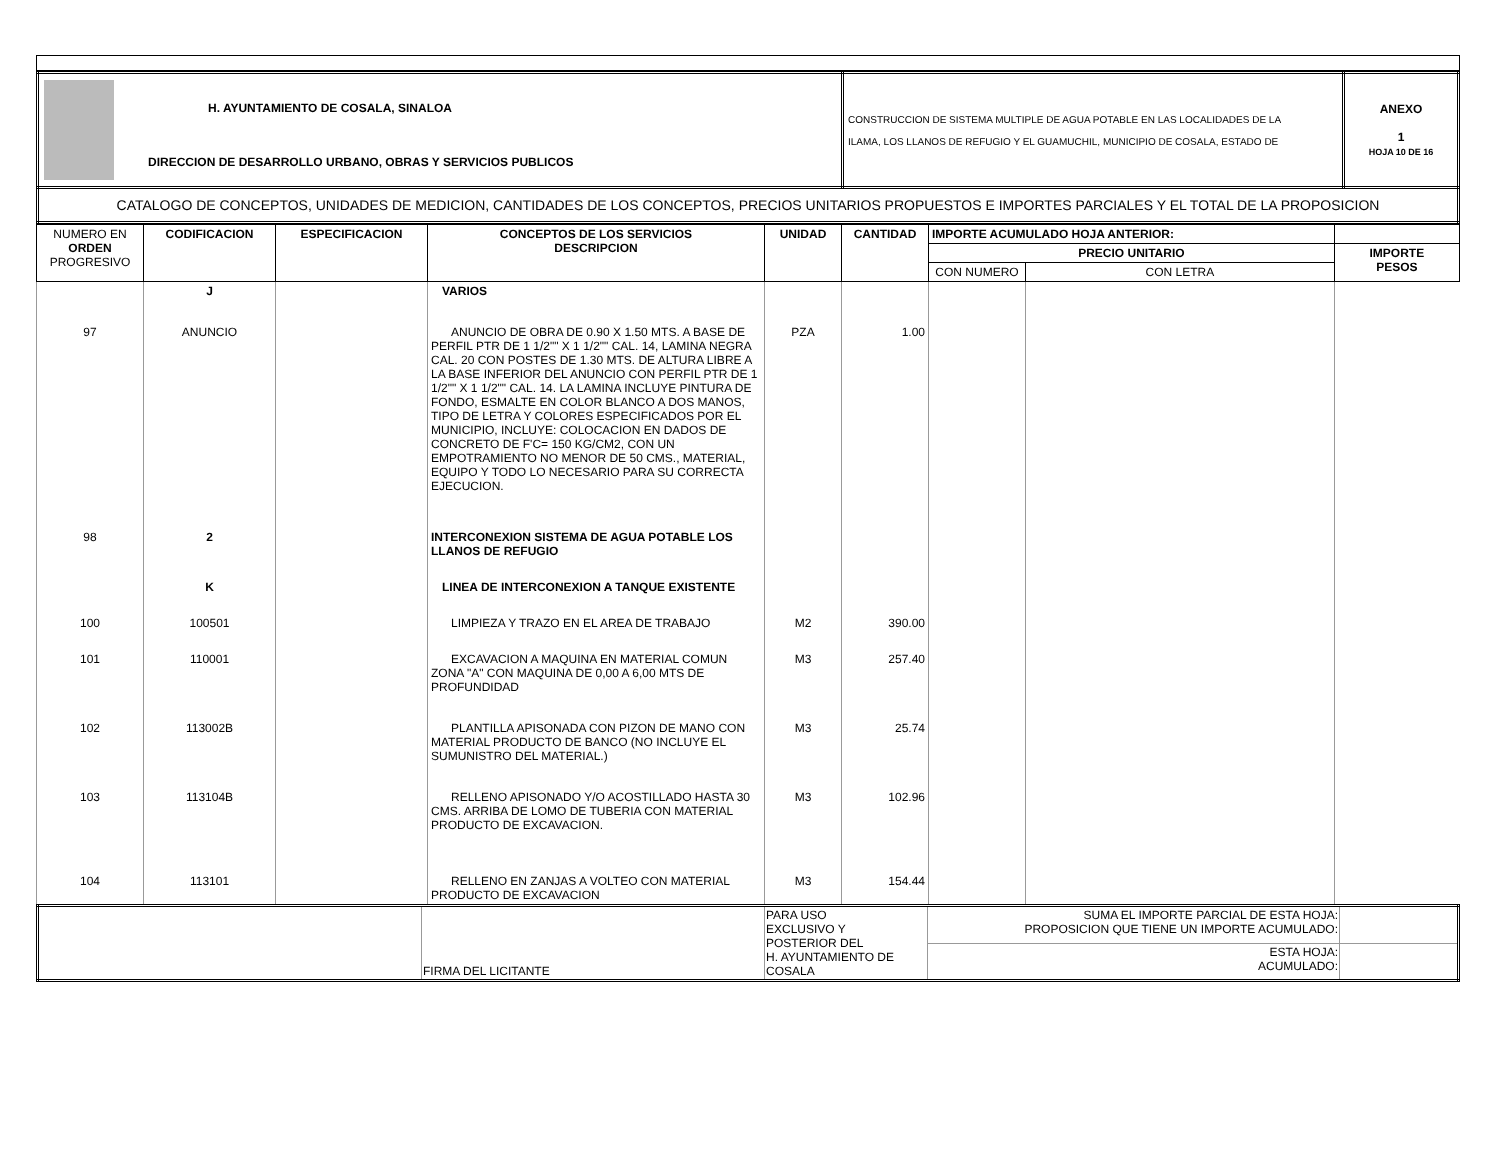| H. AYUNTAMIENTO DE COSALA, SINALOA DIRECCION DE DESARROLLO URBANO, OBRAS Y SERVICIOS PUBLICOS | CONSTRUCCION DE SISTEMA MULTIPLE DE AGUA POTABLE EN LAS LOCALIDADES DE LA ILAMA, LOS LLANOS DE REFUGIO Y EL GUAMUCHIL, MUNICIPIO DE COSALA, ESTADO DE | ANEXO 1 HOJA 10 DE 16 |
| CATALOGO DE CONCEPTOS, UNIDADES DE MEDICION, CANTIDADES DE LOS CONCEPTOS, PRECIOS UNITARIOS PROPUESTOS E IMPORTES PARCIALES Y EL TOTAL DE LA PROPOSICION | | |
| NUMERO EN ORDEN PROGRESIVO | CODIFICACION | ESPECIFICACION | CONCEPTOS DE LOS SERVICIOS DESCRIPCION | UNIDAD | CANTIDAD | IMPORTE ACUMULADO HOJA ANTERIOR: | | |
| --- | --- | --- | --- | --- | --- | --- | --- | --- |
| | | | | | | PRECIO UNITARIO | | IMPORTE PESOS |
| | | | | | | CON NUMERO | CON LETRA | |
| | J | | VARIOS | | | | | |
| 97 | ANUNCIO | | ANUNCIO DE OBRA DE 0.90 X 1.50 MTS. A BASE DE PERFIL PTR DE 1 1/2"" X 1 1/2"" CAL. 14, LAMINA NEGRA CAL. 20 CON POSTES DE 1.30 MTS. DE ALTURA LIBRE A LA BASE INFERIOR DEL ANUNCIO CON PERFIL PTR DE 1 1/2"" X 1 1/2"" CAL. 14. LA LAMINA INCLUYE PINTURA DE FONDO, ESMALTE EN COLOR BLANCO A DOS MANOS, TIPO DE LETRA Y COLORES ESPECIFICADOS POR EL MUNICIPIO, INCLUYE: COLOCACION EN DADOS DE CONCRETO DE F'C= 150 KG/CM2, CON UN EMPOTRAMIENTO NO MENOR DE 50 CMS., MATERIAL, EQUIPO Y TODO LO NECESARIO PARA SU CORRECTA EJECUCION. | PZA | 1.00 | | | |
| 98 | 2 | | INTERCONEXION SISTEMA DE AGUA POTABLE LOS LLANOS DE REFUGIO | | | | | |
| | K | | LINEA DE INTERCONEXION A TANQUE EXISTENTE | | | | | |
| 100 | 100501 | | LIMPIEZA Y TRAZO EN EL AREA DE TRABAJO | M2 | 390.00 | | | |
| 101 | 110001 | | EXCAVACION A MAQUINA EN MATERIAL COMUN ZONA "A" CON MAQUINA DE 0,00 A 6,00 MTS DE PROFUNDIDAD | M3 | 257.40 | | | |
| 102 | 113002B | | PLANTILLA APISONADA CON PIZON DE MANO CON MATERIAL PRODUCTO DE BANCO (NO INCLUYE EL SUMUNISTRO DEL MATERIAL.) | M3 | 25.74 | | | |
| 103 | 113104B | | RELLENO APISONADO Y/O ACOSTILLADO HASTA 30 CMS. ARRIBA DE LOMO DE TUBERIA CON MATERIAL PRODUCTO DE EXCAVACION. | M3 | 102.96 | | | |
| 104 | 113101 | | RELLENO EN ZANJAS A VOLTEO CON MATERIAL PRODUCTO DE EXCAVACION | M3 | 154.44 | | | |
| | FIRMA DEL LICITANTE | PARA USO EXCLUSIVO Y POSTERIOR DEL H. AYUNTAMIENTO DE COSALA | SUMA EL IMPORTE PARCIAL DE ESTA HOJA: PROPOSICION QUE TIENE UN IMPORTE ACUMULADO: | |
| | | | ESTA HOJA: ACUMULADO: | |